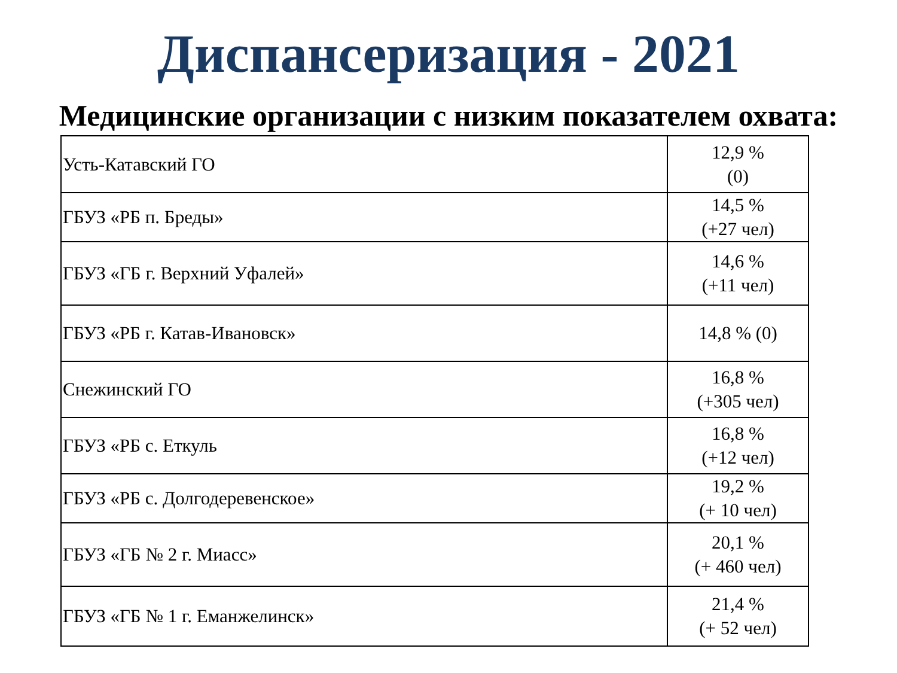Диспансеризация - 2021
Медицинские организации с низким показателем охвата:
| Усть-Катавский ГО | 12,9 % (0) |
| ГБУЗ «РБ п. Бреды» | 14,5 % (+27 чел) |
| ГБУЗ «ГБ г. Верхний Уфалей» | 14,6 % (+11 чел) |
| ГБУЗ «РБ г. Катав-Ивановск» | 14,8 % (0) |
| Снежинский ГО | 16,8 % (+305 чел) |
| ГБУЗ «РБ с. Еткуль | 16,8 % (+12 чел) |
| ГБУЗ «РБ с. Долгодеревенское» | 19,2 % (+ 10 чел) |
| ГБУЗ «ГБ № 2 г. Миасс» | 20,1 % (+ 460 чел) |
| ГБУЗ «ГБ № 1 г. Еманжелинск» | 21,4 % (+ 52 чел) |